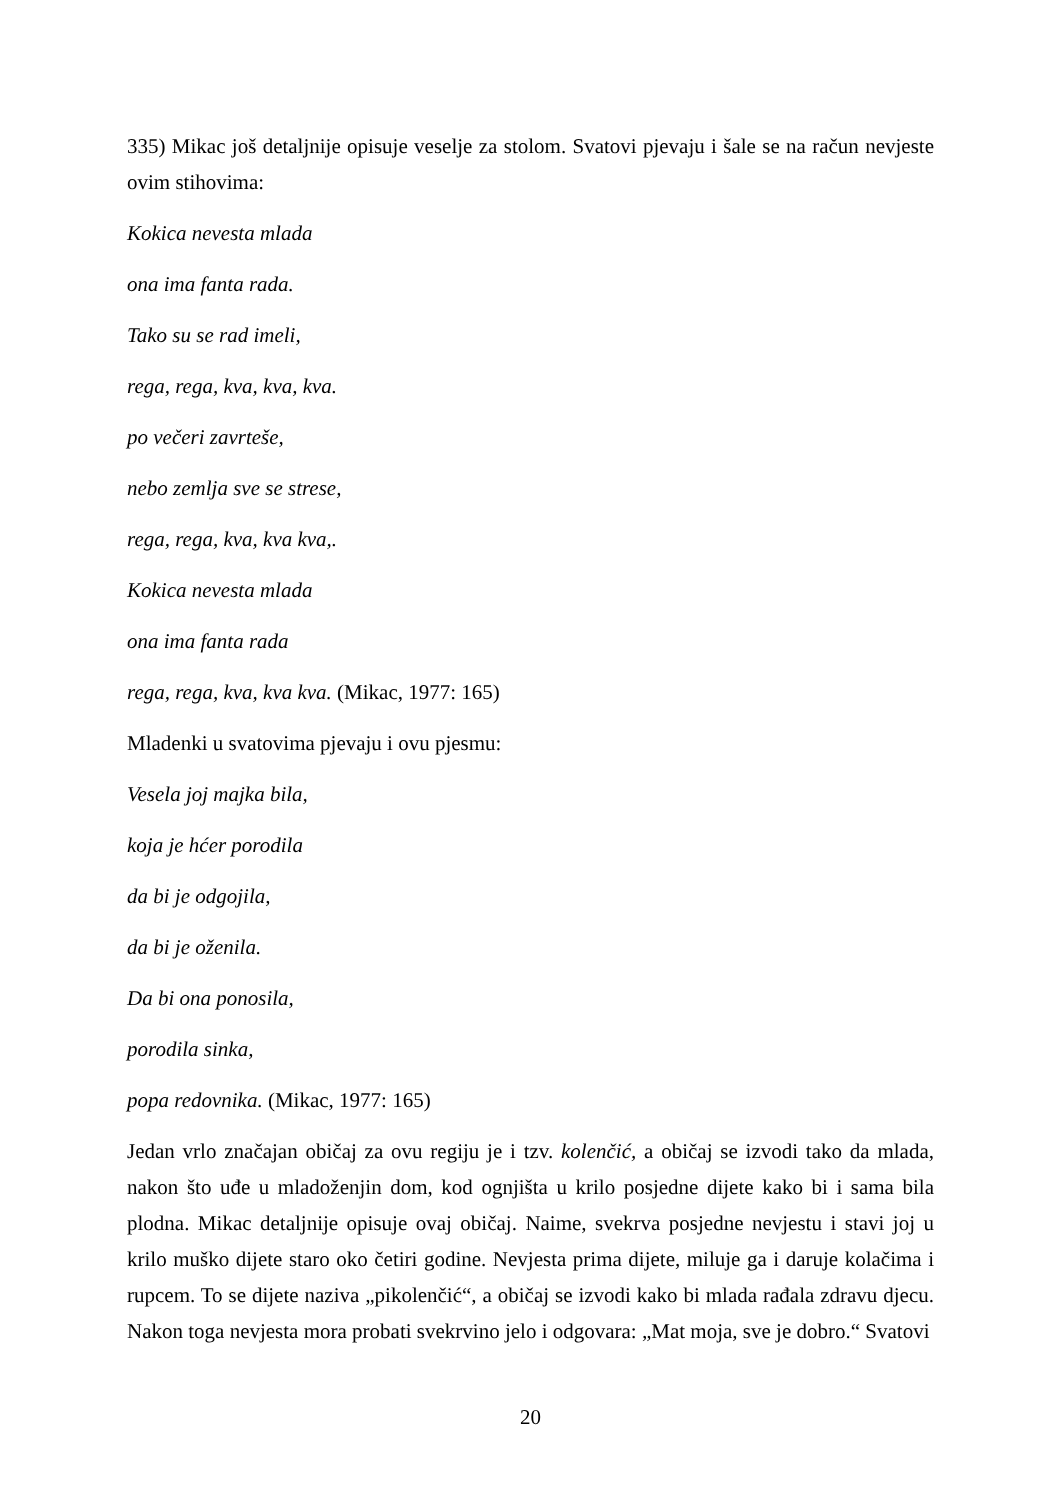335) Mikac još detaljnije opisuje veselje za stolom. Svatovi pjevaju i šale se na račun nevjeste ovim stihovima:
Kokica nevesta mlada
ona ima fanta rada.
Tako su se rad imeli,
rega, rega, kva, kva, kva.
po večeri zavrteše,
nebo zemlja sve se strese,
rega, rega, kva, kva kva,.
Kokica nevesta mlada
ona ima fanta rada
rega, rega, kva, kva kva. (Mikac, 1977: 165)
Mladenki u svatovima pjevaju i ovu pjesmu:
Vesela joj majka bila,
koja je hćer porodila
da bi je odgojila,
da bi je oženila.
Da bi ona ponosila,
porodila sinka,
popa redovnika. (Mikac, 1977: 165)
Jedan vrlo značajan običaj za ovu regiju je i tzv. kolenčić, a običaj se izvodi tako da mlada, nakon što uđe u mladoženjin dom, kod ognjišta u krilo posjedne dijete kako bi i sama bila plodna. Mikac detaljnije opisuje ovaj običaj. Naime, svekrva posjedne nevjestu i stavi joj u krilo muško dijete staro oko četiri godine. Nevjesta prima dijete, miluje ga i daruje kolačima i rupcem. To se dijete naziva „pikolenčić“, a običaj se izvodi kako bi mlada rađala zdravu djecu. Nakon toga nevjesta mora probati svekrvino jelo i odgovara: „Mat moja, sve je dobro.“ Svatovi
20